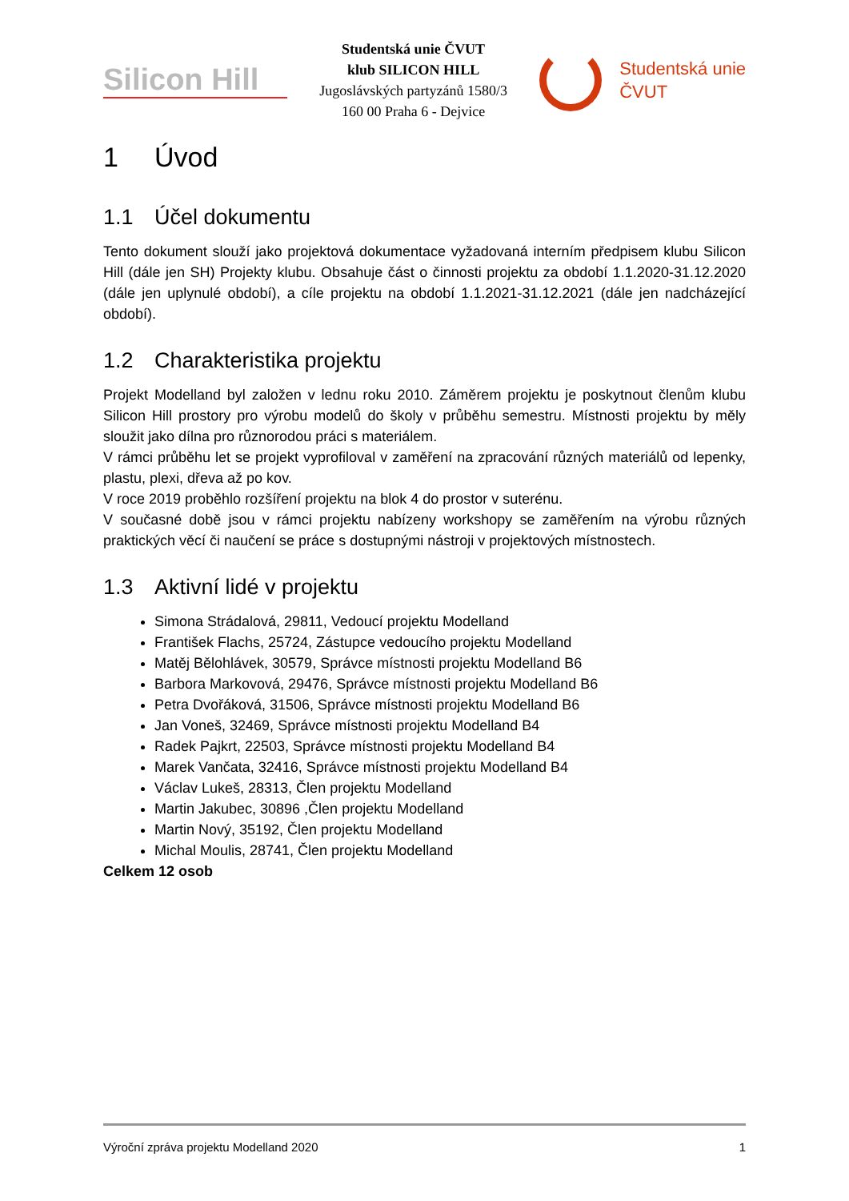Silicon Hill
Studentská unie ČVUT
klub SILICON HILL
Jugoslávských partyzánů 1580/3
160 00 Praha 6 - Dejvice
Studentská unie
ČVUT
1 Úvod
1.1 Účel dokumentu
Tento dokument slouží jako projektová dokumentace vyžadovaná interním předpisem klubu Silicon Hill (dále jen SH) Projekty klubu. Obsahuje část o činnosti projektu za období 1.1.2020-31.12.2020 (dále jen uplynulé období), a cíle projektu na období 1.1.2021-31.12.2021 (dále jen nadcházející období).
1.2 Charakteristika projektu
Projekt Modelland byl založen v lednu roku 2010. Záměrem projektu je poskytnout členům klubu Silicon Hill prostory pro výrobu modelů do školy v průběhu semestru. Místnosti projektu by měly sloužit jako dílna pro různorodou práci s materiálem.
V rámci průběhu let se projekt vyprofiloval v zaměření na zpracování různých materiálů od lepenky, plastu, plexi, dřeva až po kov.
V roce 2019 proběhlo rozšíření projektu na blok 4 do prostor v suterénu.
V současné době jsou v rámci projektu nabízeny workshopy se zaměřením na výrobu různých praktických věcí či naučení se práce s dostupnými nástroji v projektových místnostech.
1.3 Aktivní lidé v projektu
Simona Strádalová, 29811, Vedoucí projektu Modelland
František Flachs, 25724, Zástupce vedoucího projektu Modelland
Matěj Bělohlávek, 30579, Správce místnosti projektu Modelland B6
Barbora Markovová, 29476, Správce místnosti projektu Modelland B6
Petra Dvořáková, 31506, Správce místnosti projektu Modelland B6
Jan Voneš, 32469, Správce místnosti projektu Modelland B4
Radek Pajkrt, 22503, Správce místnosti projektu Modelland B4
Marek Vančata, 32416, Správce místnosti projektu Modelland B4
Václav Lukeš, 28313, Člen projektu Modelland
Martin Jakubec, 30896 ,Člen projektu Modelland
Martin Nový, 35192, Člen projektu Modelland
Michal Moulis, 28741, Člen projektu Modelland
Celkem 12 osob
Výroční zpráva projektu Modelland 2020 1